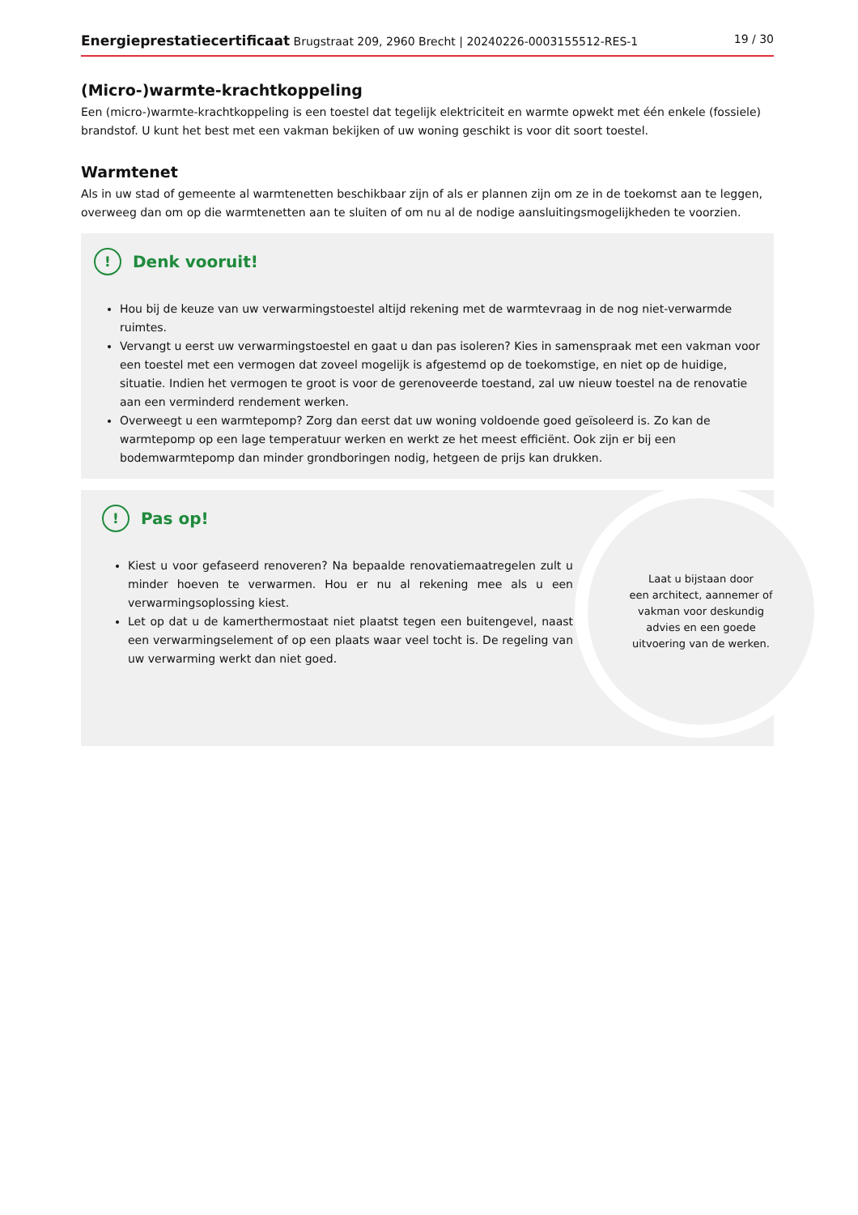Energieprestatiecertificaat Brugstraat 209, 2960 Brecht | 20240226-0003155512-RES-1 19 / 30
(Micro-)warmte-krachtkoppeling
Een (micro-)warmte-krachtkoppeling is een toestel dat tegelijk elektriciteit en warmte opwekt met één enkele (fossiele) brandstof. U kunt het best met een vakman bekijken of uw woning geschikt is voor dit soort toestel.
Warmtenet
Als in uw stad of gemeente al warmtenetten beschikbaar zijn of als er plannen zijn om ze in de toekomst aan te leggen, overweeg dan om op die warmtenetten aan te sluiten of om nu al de nodige aansluitingsmogelijkheden te voorzien.
! Denk vooruit!
Hou bij de keuze van uw verwarmingstoestel altijd rekening met de warmtevraag in de nog niet-verwarmde ruimtes.
Vervangt u eerst uw verwarmingstoestel en gaat u dan pas isoleren? Kies in samenspraak met een vakman voor een toestel met een vermogen dat zoveel mogelijk is afgestemd op de toekomstige, en niet op de huidige, situatie. Indien het vermogen te groot is voor de gerenoveerde toestand, zal uw nieuw toestel na de renovatie aan een verminderd rendement werken.
Overweegt u een warmtepomp? Zorg dan eerst dat uw woning voldoende goed geïsoleerd is. Zo kan de warmtepomp op een lage temperatuur werken en werkt ze het meest efficiënt. Ook zijn er bij een bodemwarmtepomp dan minder grondboringen nodig, hetgeen de prijs kan drukken.
! Pas op!
Kiest u voor gefaseerd renoveren? Na bepaalde renovatiemaatregelen zult u minder hoeven te verwarmen. Hou er nu al rekening mee als u een verwarmingsoplossing kiest.
Let op dat u de kamerthermostaat niet plaatst tegen een buitengevel, naast een verwarmingselement of op een plaats waar veel tocht is. De regeling van uw verwarming werkt dan niet goed.
Laat u bijstaan door
een architect, aannemer of
vakman voor deskundig
advies en een goede
uitvoering van de werken.